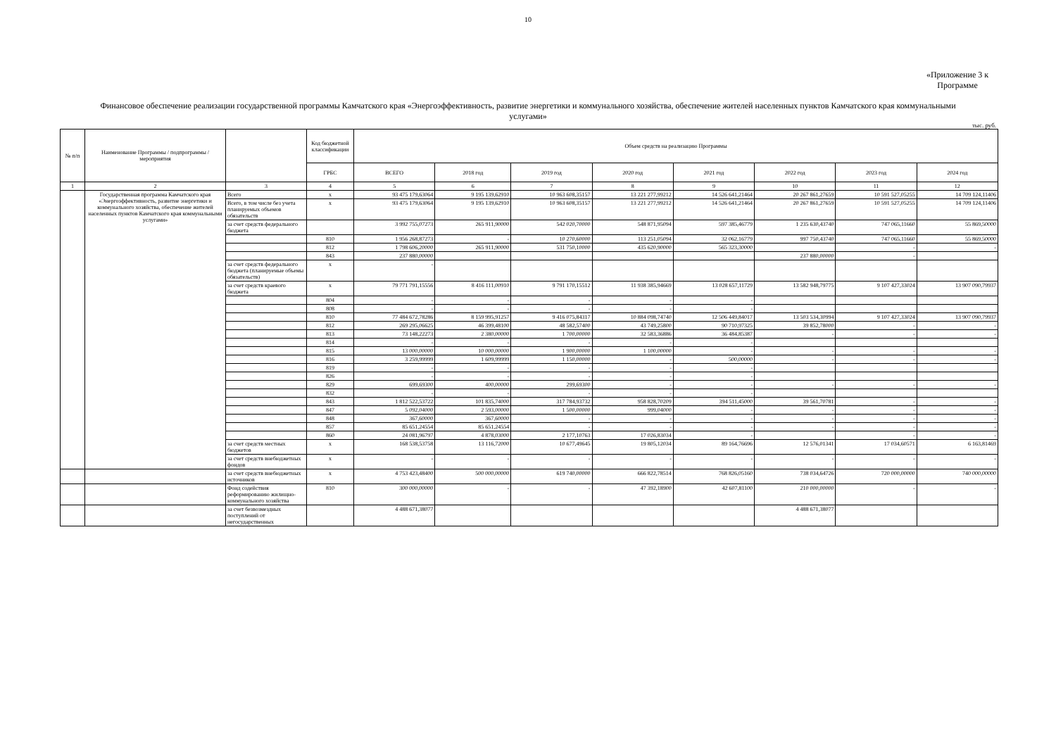10
«Приложение 3 к Программе
Финансовое обеспечение реализации государственной программы Камчатского края «Энергоэффективность, развитие энергетики и коммунального хозяйства, обеспечение жителей населенных пунктов Камчатского края коммунальными услугами»
тыс. руб.
| № п/п | Наименование Программы / подпрограммы / мероприятия | | Код бюджетной классификации | Объем средств на реализацию Программы | | | | | | | |
| --- | --- | --- | --- | --- | --- | --- | --- | --- | --- | --- | --- |
| | | | ГРБС | ВСЕГО | 2018 год | 2019 год | 2020 год | 2021 год | 2022 год | 2023 год | 2024 год |
| 1 | 2 | 3 | 4 | 5 | 6 | 7 | 8 | 9 | 10 | 11 | 12 |
| | Государственная программа Камчатского края «Энергоэффективность, развитие энергетики и коммунального хозяйства, обеспечение жителей населенных пунктов Камчатского края коммунальными услугами» | Всего | х | 93 475 179,63064 | 9 195 139,62910 | 10 963 608,35157 | 13 221 277,99212 | 14 526 641,21464 | 20 267 861,27659 | 10 591 527,05255 | 14 709 124,11406 |
| | | Всего, в том числе без учета планируемых объемов обязательств | х | 93 475 179,63064 | 9 195 139,62910 | 10 963 608,35157 | 13 221 277,99212 | 14 526 641,21464 | 20 267 861,27659 | 10 591 527,05255 | 14 709 124,11406 |
| | | за счет средств федерального бюджета | | 3 992 755,07273 | 265 911,90000 | 542 020,70000 | 548 871,95094 | 597 385,46779 | 1 235 630,43740 | 747 065,11660 | 55 869,50000 |
| | | | 810 | 1 956 268,87273 | - | 10 270,60000 | 113 251,05094 | 32 062,16779 | 997 750,43740 | 747 065,11660 | 55 869,50000 |
| | | | 812 | 1 798 606,20000 | 265 911,90000 | 531 750,10000 | 435 620,90000 | 565 323,30000 | | - | - |
| | | | 843 | 237 880,00000 | | | | | 237 880,00000 | - | |
| | | за счет средств федерального бюджета (планируемые объемы обязательств) | х | - | | | | | | | |
| | | за счет средств краевого бюджета | х | 79 771 791,15556 | 8 416 111,00910 | 9 791 170,15512 | 11 938 385,94669 | 13 028 657,11729 | 13 582 948,79775 | 9 107 427,33024 | 13 907 090,79937 |
| | | | 804 | - | - | - | - | - | | | |
| | | | 808 | - | - | - | - | - | | | |
| | | | 810 | 77 484 672,78286 | 8 159 995,91257 | 9 416 075,84317 | 10 884 098,74740 | 12 506 449,84017 | 13 503 534,30994 | 9 107 427,33024 | 13 907 090,79937 |
| | | | 812 | 269 295,06625 | 46 399,48100 | 48 582,57400 | 43 749,25800 | 90 710,97325 | 39 852,78000 | - | - |
| | | | 813 | 73 148,22273 | 2 380,00000 | 1 700,00000 | 32 583,36886 | 36 484,85387 | - | - | - |
| | | | 814 | - | - | - | - | - | | | |
| | | | 815 | 13 000,00000 | 10 000,00000 | 1 900,00000 | 1 100,00000 | - | - | - | - |
| | | | 816 | 3 259,99999 | 1 609,99999 | 1 150,00000 | - | 500,00000 | - | - | - |
| | | | 819 | - | - | - | - | - | | | |
| | | | 826 | - | - | - | - | - | | | |
| | | | 829 | 699,69300 | 400,00000 | 299,69300 | - | - | - | - | - |
| | | | 832 | - | - | - | - | - | | | |
| | | | 843 | 1 812 522,53722 | 101 835,74000 | 317 784,93732 | 958 828,70209 | 394 511,45000 | 39 561,70781 | - | - |
| | | | 847 | 5 092,04000 | 2 593,00000 | 1 500,00000 | 999,04000 | - | - | - | - |
| | | | 848 | 367,60000 | 367,60000 | - | - | - | - | - | - |
| | | | 857 | 85 651,24554 | 85 651,24554 | - | - | - | - | - | - |
| | | | 860 | 24 081,96797 | 4 878,03000 | 2 177,10763 | 17 026,83034 | - | | - | - |
| | | за счет средств местных бюджетов | х | 168 538,53758 | 13 116,72000 | 10 677,49645 | 19 805,12034 | 89 164,76696 | 12 576,01341 | 17 034,60571 | 6 163,81469 |
| | | за счет средств внебюджетных фондов | х | - | - | - | - | - | - | - | - |
| | | за счет средств внебюджетных источников | х | 4 753 423,48400 | 500 000,00000 | 619 740,00000 | 666 822,78514 | 768 826,05160 | 738 034,64726 | 720 000,00000 | 740 000,00000 |
| | | Фонд содействия реформированию жилищно-коммунального хозяйства | 810 | 300 000,00000 | - | - | 47 392,18900 | 42 607,81100 | 210 000,00000 | - | - |
| | | за счет безвозмездных поступлений от негосударственных | | 4 488 671,38077 | | | | | 4 488 671,38077 | | |